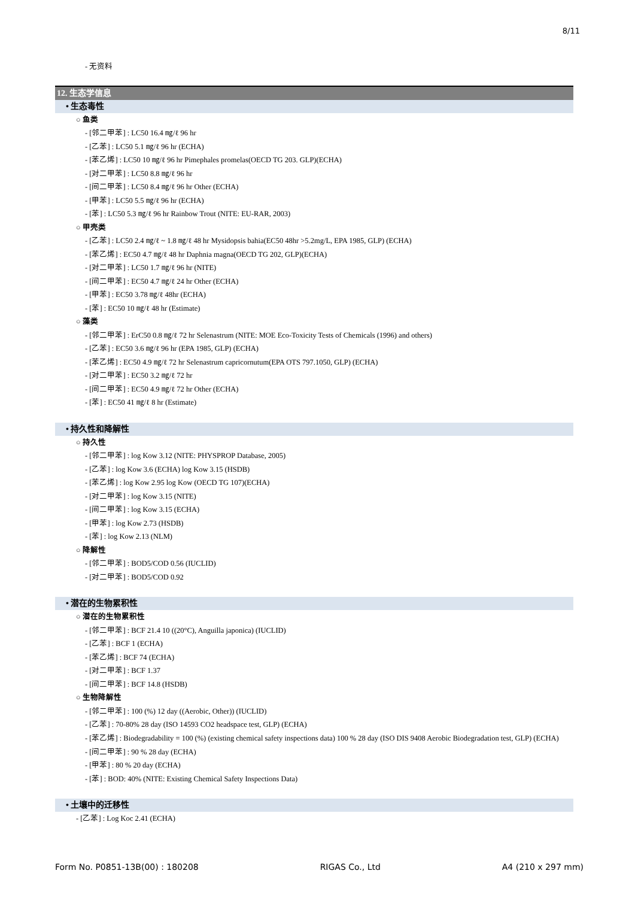8/11
- 无资料
12. 生态学信息
• 生态毒性
○ 鱼类
- [邻二甲苯] : LC50 16.4 ㎎/ℓ 96 hr
- [乙苯] : LC50 5.1 ㎎/ℓ 96 hr (ECHA)
- [苯乙烯] : LC50 10 ㎎/ℓ 96 hr Pimephales promelas(OECD TG 203. GLP)(ECHA)
- [对二甲苯] : LC50 8.8 ㎎/ℓ 96 hr
- [间二甲苯] : LC50 8.4 ㎎/ℓ 96 hr Other (ECHA)
- [甲苯] : LC50 5.5 ㎎/ℓ 96 hr (ECHA)
- [苯] : LC50 5.3 ㎎/ℓ 96 hr Rainbow Trout (NITE: EU-RAR, 2003)
○ 甲壳类
- [乙苯] : LC50 2.4 ㎎/ℓ ~ 1.8 ㎎/ℓ 48 hr Mysidopsis bahia(EC50 48hr >5.2mg/L, EPA 1985, GLP) (ECHA)
- [苯乙烯] : EC50 4.7 ㎎/ℓ 48 hr Daphnia magna(OECD TG 202, GLP)(ECHA)
- [对二甲苯] : LC50 1.7 ㎎/ℓ 96 hr (NITE)
- [间二甲苯] : EC50 4.7 ㎎/ℓ 24 hr Other (ECHA)
- [甲苯] : EC50 3.78 ㎎/ℓ 48hr (ECHA)
- [苯] : EC50 10 ㎎/ℓ 48 hr (Estimate)
○ 藻类
- [邻二甲苯] : ErC50 0.8 ㎎/ℓ 72 hr Selenastrum (NITE: MOE Eco-Toxicity Tests of Chemicals (1996) and others)
- [乙苯] : EC50 3.6 ㎎/ℓ 96 hr (EPA 1985, GLP) (ECHA)
- [苯乙烯] : EC50 4.9 ㎎/ℓ 72 hr Selenastrum capricornutum(EPA OTS 797.1050, GLP) (ECHA)
- [对二甲苯] : EC50 3.2 ㎎/ℓ 72 hr
- [间二甲苯] : EC50 4.9 ㎎/ℓ 72 hr Other (ECHA)
- [苯] : EC50 41 ㎎/ℓ 8 hr (Estimate)
• 持久性和降解性
○ 持久性
- [邻二甲苯] : log Kow 3.12 (NITE: PHYSPROP Database, 2005)
- [乙苯] : log Kow 3.6 (ECHA) log Kow 3.15 (HSDB)
- [苯乙烯] : log Kow 2.95 log Kow (OECD TG 107)(ECHA)
- [对二甲苯] : log Kow 3.15 (NITE)
- [间二甲苯] : log Kow 3.15 (ECHA)
- [甲苯] : log Kow 2.73 (HSDB)
- [苯] : log Kow 2.13 (NLM)
○ 降解性
- [邻二甲苯] : BOD5/COD 0.56 (IUCLID)
- [对二甲苯] : BOD5/COD 0.92
• 潜在的生物累积性
○ 潜在的生物累积性
- [邻二甲苯] : BCF 21.4 10 ((20°C), Anguilla japonica) (IUCLID)
- [乙苯] : BCF 1 (ECHA)
- [苯乙烯] : BCF 74 (ECHA)
- [对二甲苯] : BCF 1.37
- [间二甲苯] : BCF 14.8 (HSDB)
○ 生物降解性
- [邻二甲苯] : 100 (%) 12 day ((Aerobic, Other)) (IUCLID)
- [乙苯] : 70-80% 28 day (ISO 14593 CO2 headspace test, GLP) (ECHA)
- [苯乙烯] : Biodegradability = 100 (%) (existing chemical safety inspections data) 100 % 28 day (ISO DIS 9408 Aerobic Biodegradation test, GLP) (ECHA)
- [间二甲苯] : 90 % 28 day (ECHA)
- [甲苯] : 80 % 20 day (ECHA)
- [苯] : BOD: 40% (NITE: Existing Chemical Safety Inspections Data)
• 土壤中的迁移性
- [乙苯] : Log Koc 2.41 (ECHA)
Form No. P0851-13B(00) : 180208 RIGAS Co., Ltd A4 (210 x 297 mm)